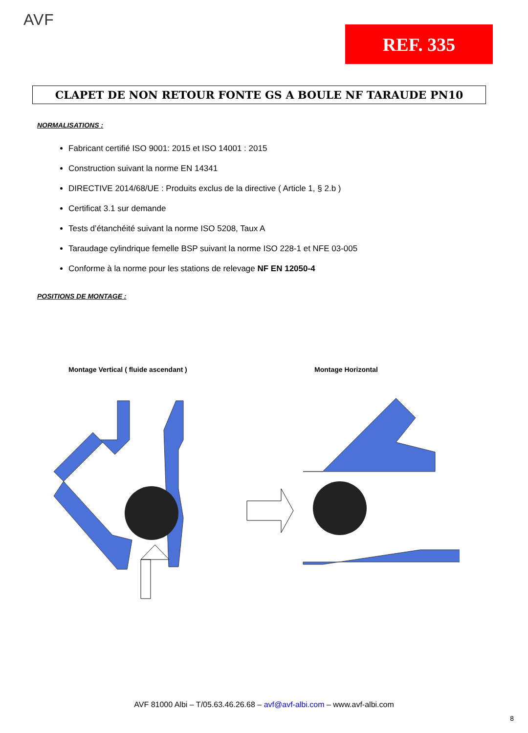AVF
REF. 335
CLAPET DE NON RETOUR FONTE GS A BOULE NF TARAUDE PN10
NORMALISATIONS :
Fabricant certifié ISO 9001: 2015 et ISO 14001 : 2015
Construction suivant la norme EN 14341
DIRECTIVE 2014/68/UE : Produits exclus de la directive ( Article 1, § 2.b )
Certificat 3.1 sur demande
Tests d’étanchéité suivant la norme ISO 5208, Taux A
Taraudage cylindrique femelle BSP suivant la norme ISO 228-1 et NFE 03-005
Conforme à la norme pour les stations de relevage NF EN 12050-4
POSITIONS DE MONTAGE :
Montage Vertical ( fluide ascendant )
Montage Horizontal
AVF 81000 Albi – T/05.63.46.26.68 – avf@avf-albi.com – www.avf-albi.com
8